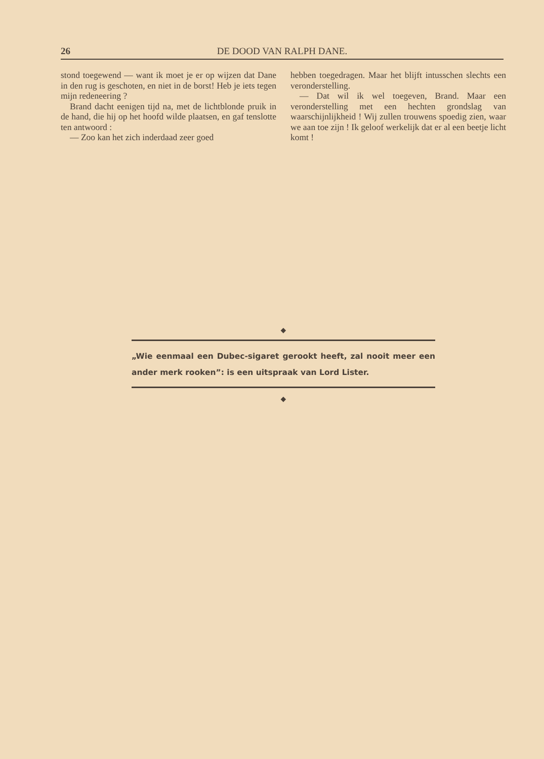26 DE DOOD VAN RALPH DANE.
stond toegewend — want ik moet je er op wijzen dat Dane in den rug is geschoten, en niet in de borst! Heb je iets tegen mijn redeneering ?
Brand dacht eenigen tijd na, met de lichtblonde pruik in de hand, die hij op het hoofd wilde plaatsen, en gaf tenslotte ten antwoord :
— Zoo kan het zich inderdaad zeer goed
hebben toegedragen. Maar het blijft intusschen slechts een veronderstelling.
— Dat wil ik wel toegeven, Brand. Maar een veronderstelling met een hechten grondslag van waarschijnlijkheid ! Wij zullen trouwens spoedig zien, waar we aan toe zijn ! Ik geloof werkelijk dat er al een beetje licht komt !
◆
„Wie eenmaal een Dubec-sigaret gerookt heeft, zal nooit meer een ander merk rooken”: is een uitspraak van Lord Lister.
◆